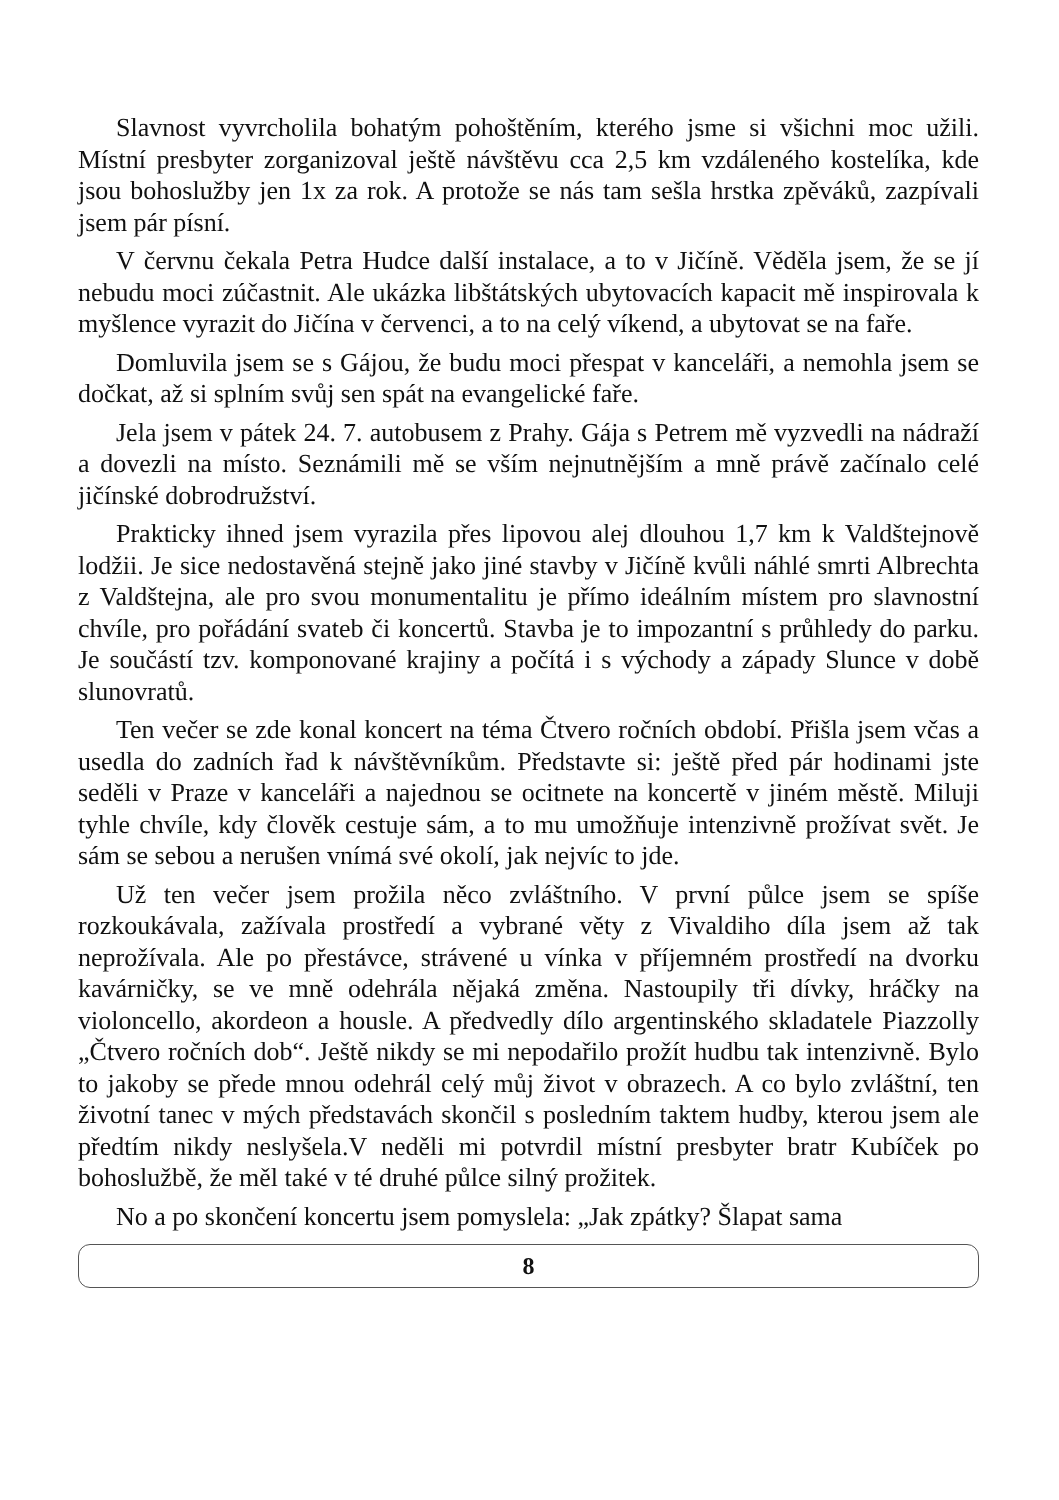Slavnost vyvrcholila bohatým pohoštěním, kterého jsme si všichni moc užili. Místní presbyter zorganizoval ještě návštěvu cca 2,5 km vzdáleného kostelíka, kde jsou bohoslužby jen 1x za rok. A protože se nás tam sešla hrstka zpěváků, zazpívali jsem pár písní.
V červnu čekala Petra Hudce další instalace, a to v Jičíně. Věděla jsem, že se jí nebudu moci zúčastnit. Ale ukázka libštátských ubytovacích kapacit mě inspirovala k myšlence vyrazit do Jičína v červenci, a to na celý víkend, a ubytovat se na faře.
Domluvila jsem se s Gájou, že budu moci přespat v kanceláři, a nemohla jsem se dočkat, až si splním svůj sen spát na evangelické faře.
Jela jsem v pátek 24. 7. autobusem z Prahy. Gája s Petrem mě vyzvedli na nádraží a dovezli na místo. Seznámili mě se vším nejnutnějším a mně právě začínalo celé jičínské dobrodružství.
Prakticky ihned jsem vyrazila přes lipovou alej dlouhou 1,7 km k Valdštejnově lodžii. Je sice nedostavěná stejně jako jiné stavby v Jičíně kvůli náhlé smrti Albrechta z Valdštejna, ale pro svou monumentalitu je přímo ideálním místem pro slavnostní chvíle, pro pořádání svateb či koncertů. Stavba je to impozantní s průhledy do parku. Je součástí tzv. komponované krajiny a počítá i s východy a západy Slunce v době slunovratů.
Ten večer se zde konal koncert na téma Čtvero ročních období. Přišla jsem včas a usedla do zadních řad k návštěvníkům. Představte si: ještě před pár hodinami jste seděli v Praze v kanceláři a najednou se ocitnete na koncertě v jiném městě. Miluji tyhle chvíle, kdy člověk cestuje sám, a to mu umožňuje intenzivně prožívat svět. Je sám se sebou a nerušen vnímá své okolí, jak nejvíc to jde.
Už ten večer jsem prožila něco zvláštního. V první půlce jsem se spíše rozkoukávala, zažívala prostředí a vybrané věty z Vivaldiho díla jsem až tak neprožívala. Ale po přestávce, strávené u vínka v příjemném prostředí na dvorku kavárničky, se ve mně odehrála nějaká změna. Nastoupily tři dívky, hráčky na violoncello, akordeon a housle. A předvedly dílo argentinského skladatele Piazzolly „Čtvero ročních dob“. Ještě nikdy se mi nepodařilo prožít hudbu tak intenzivně. Bylo to jakoby se přede mnou odehrál celý můj život v obrazech. A co bylo zvláštní, ten životní tanec v mých představách skončil s posledním taktem hudby, kterou jsem ale předtím nikdy neslyšela.V neděli mi potvrdil místní presbyter bratr Kubíček po bohoslužbě, že měl také v té druhé půlce silný prožitek.
No a po skončení koncertu jsem pomyslela: „Jak zpátky? Šlapat sama
8